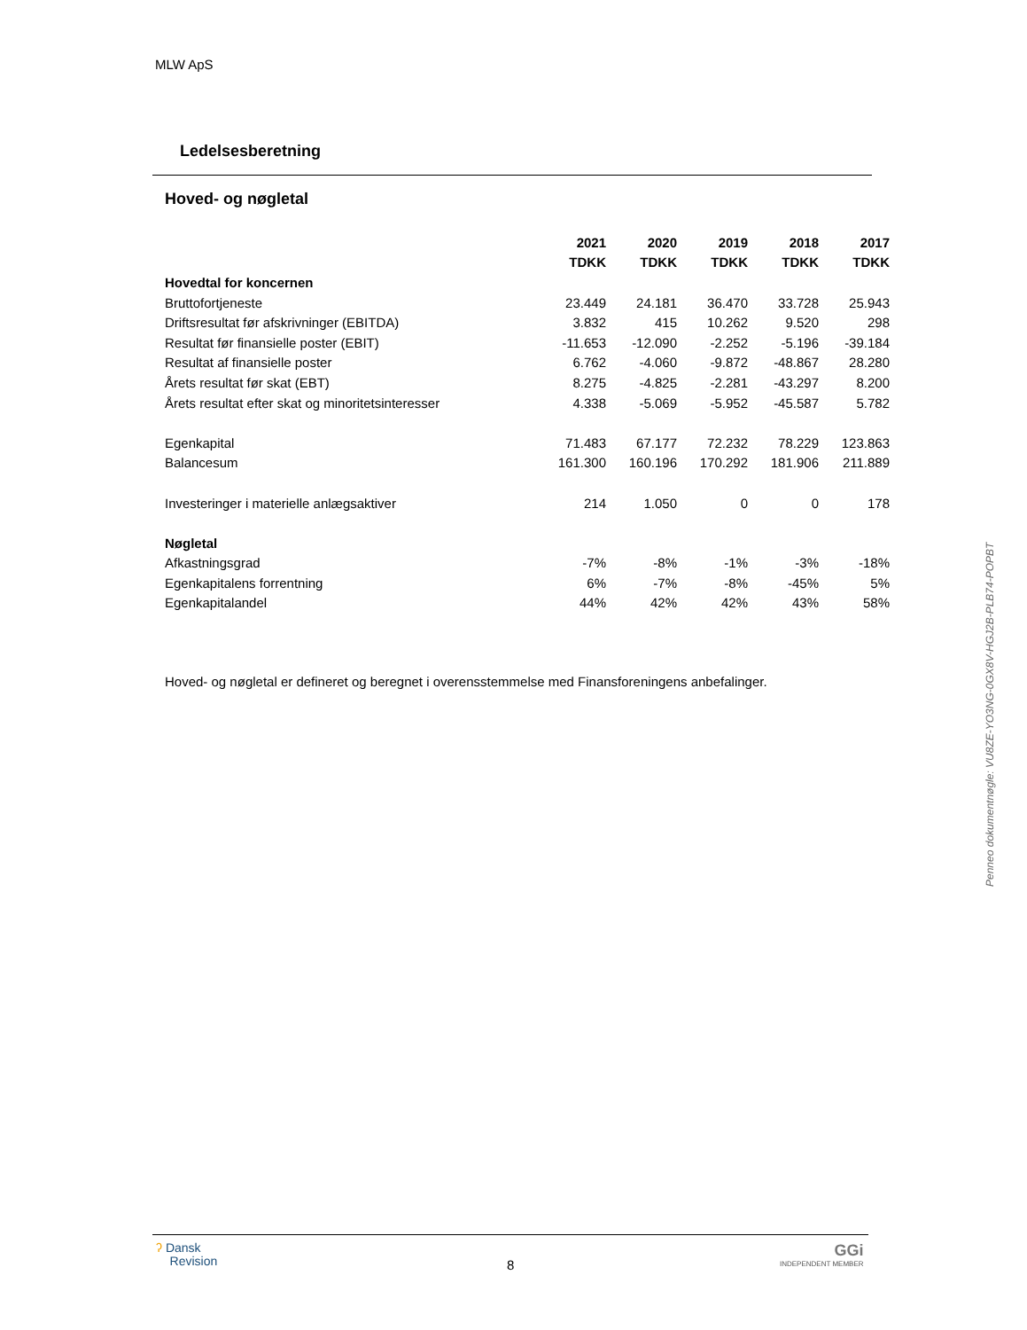MLW ApS
Ledelsesberetning
Hoved- og nøgletal
| | 2021 | 2020 | 2019 | 2018 | 2017 |
| --- | --- | --- | --- | --- | --- |
| | TDKK | TDKK | TDKK | TDKK | TDKK |
| Hovedtal for koncernen | | | | | |
| Bruttofortjeneste | 23.449 | 24.181 | 36.470 | 33.728 | 25.943 |
| Driftsresultat før afskrivninger (EBITDA) | 3.832 | 415 | 10.262 | 9.520 | 298 |
| Resultat før finansielle poster (EBIT) | -11.653 | -12.090 | -2.252 | -5.196 | -39.184 |
| Resultat af finansielle poster | 6.762 | -4.060 | -9.872 | -48.867 | 28.280 |
| Årets resultat før skat (EBT) | 8.275 | -4.825 | -2.281 | -43.297 | 8.200 |
| Årets resultat efter skat og minoritetsinteresser | 4.338 | -5.069 | -5.952 | -45.587 | 5.782 |
| Egenkapital | 71.483 | 67.177 | 72.232 | 78.229 | 123.863 |
| Balancesum | 161.300 | 160.196 | 170.292 | 181.906 | 211.889 |
| Investeringer i materielle anlægsaktiver | 214 | 1.050 | 0 | 0 | 178 |
| Nøgletal | | | | | |
| Afkastningsgrad | -7% | -8% | -1% | -3% | -18% |
| Egenkapitalens forrentning | 6% | -7% | -8% | -45% | 5% |
| Egenkapitalandel | 44% | 42% | 42% | 43% | 58% |
Hoved- og nøgletal er defineret og beregnet i overensstemmelse med Finansforeningens anbefalinger.
ʔ Dansk
Revision
8
GGi
INDEPENDENT MEMBER
Penneo dokumentnøgle: VU8ZE-YO3NG-0GX8V-HGJ2B-PLB74-POPBT